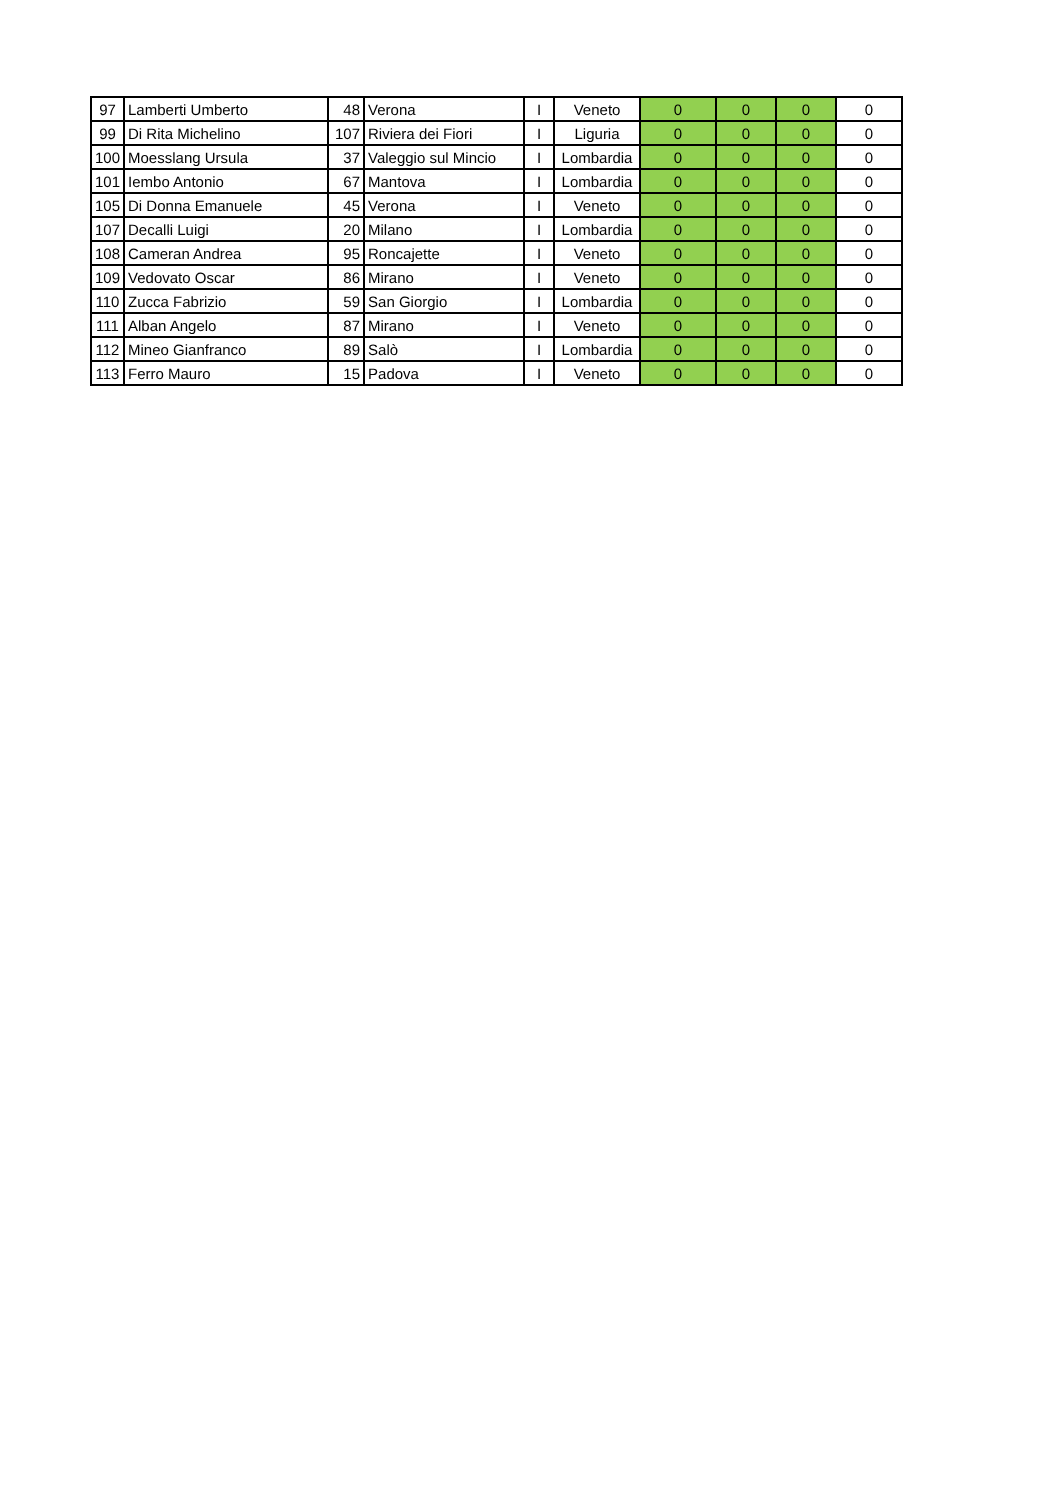| 97 | Lamberti Umberto | 48 | Verona | I | Veneto | 0 | 0 | 0 | 0 |
| 99 | Di Rita Michelino | 107 | Riviera dei Fiori | I | Liguria | 0 | 0 | 0 | 0 |
| 100 | Moesslang Ursula | 37 | Valeggio sul Mincio | I | Lombardia | 0 | 0 | 0 | 0 |
| 101 | Iembo Antonio | 67 | Mantova | I | Lombardia | 0 | 0 | 0 | 0 |
| 105 | Di Donna Emanuele | 45 | Verona | I | Veneto | 0 | 0 | 0 | 0 |
| 107 | Decalli Luigi | 20 | Milano | I | Lombardia | 0 | 0 | 0 | 0 |
| 108 | Cameran Andrea | 95 | Roncajette | I | Veneto | 0 | 0 | 0 | 0 |
| 109 | Vedovato Oscar | 86 | Mirano | I | Veneto | 0 | 0 | 0 | 0 |
| 110 | Zucca Fabrizio | 59 | San Giorgio | I | Lombardia | 0 | 0 | 0 | 0 |
| 111 | Alban Angelo | 87 | Mirano | I | Veneto | 0 | 0 | 0 | 0 |
| 112 | Mineo Gianfranco | 89 | Salò | I | Lombardia | 0 | 0 | 0 | 0 |
| 113 | Ferro Mauro | 15 | Padova | I | Veneto | 0 | 0 | 0 | 0 |